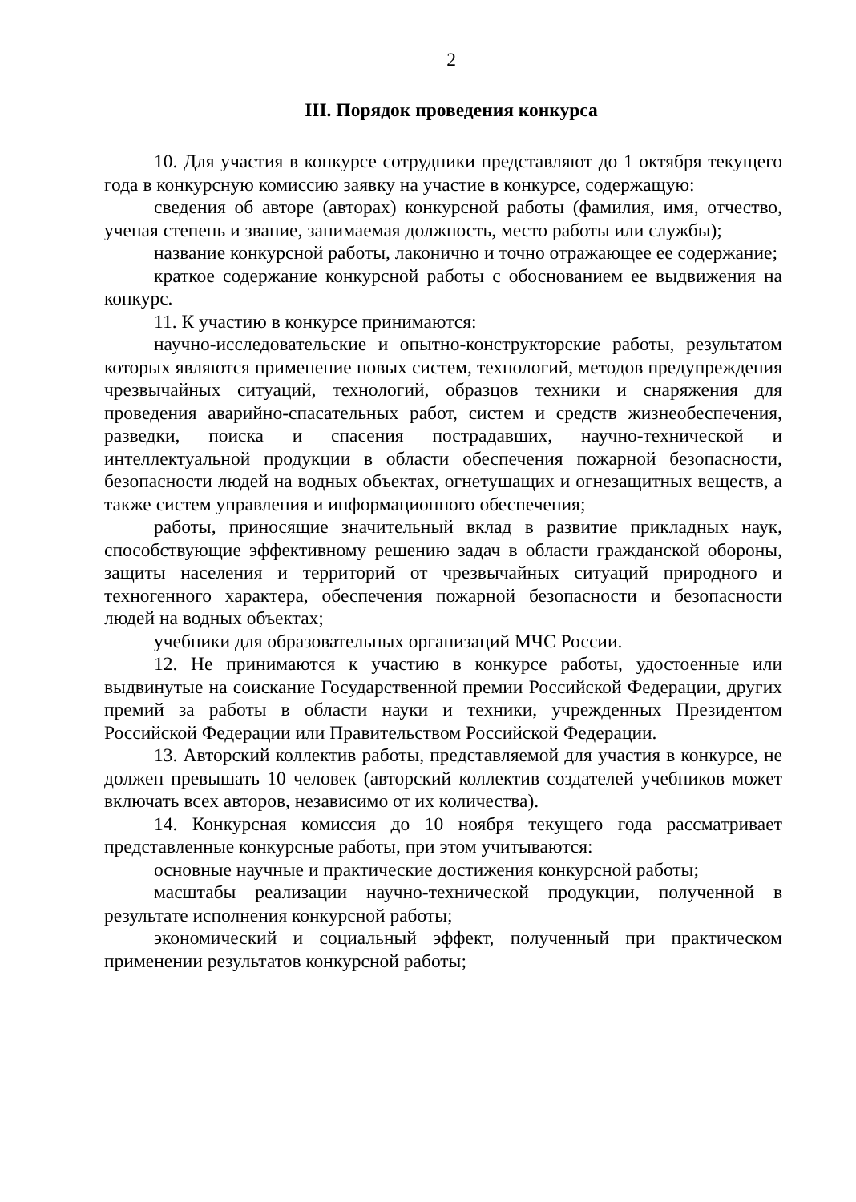2
III. Порядок проведения конкурса
10. Для участия в конкурсе сотрудники представляют до 1 октября текущего года в конкурсную комиссию заявку на участие в конкурсе, содержащую:
сведения об авторе (авторах) конкурсной работы (фамилия, имя, отчество, ученая степень и звание, занимаемая должность, место работы или службы);
название конкурсной работы, лаконично и точно отражающее ее содержание;
краткое содержание конкурсной работы с обоснованием ее выдвижения на конкурс.
11. К участию в конкурсе принимаются:
научно-исследовательские и опытно-конструкторские работы, результатом которых являются применение новых систем, технологий, методов предупреждения чрезвычайных ситуаций, технологий, образцов техники и снаряжения для проведения аварийно-спасательных работ, систем и средств жизнеобеспечения, разведки, поиска и спасения пострадавших, научно-технической и интеллектуальной продукции в области обеспечения пожарной безопасности, безопасности людей на водных объектах, огнетушащих и огнезащитных веществ, а также систем управления и информационного обеспечения;
работы, приносящие значительный вклад в развитие прикладных наук, способствующие эффективному решению задач в области гражданской обороны, защиты населения и территорий от чрезвычайных ситуаций природного и техногенного характера, обеспечения пожарной безопасности и безопасности людей на водных объектах;
учебники для образовательных организаций МЧС России.
12. Не принимаются к участию в конкурсе работы, удостоенные или выдвинутые на соискание Государственной премии Российской Федерации, других премий за работы в области науки и техники, учрежденных Президентом Российской Федерации или Правительством Российской Федерации.
13. Авторский коллектив работы, представляемой для участия в конкурсе, не должен превышать 10 человек (авторский коллектив создателей учебников может включать всех авторов, независимо от их количества).
14. Конкурсная комиссия до 10 ноября текущего года рассматривает представленные конкурсные работы, при этом учитываются:
основные научные и практические достижения конкурсной работы;
масштабы реализации научно-технической продукции, полученной в результате исполнения конкурсной работы;
экономический и социальный эффект, полученный при практическом применении результатов конкурсной работы;